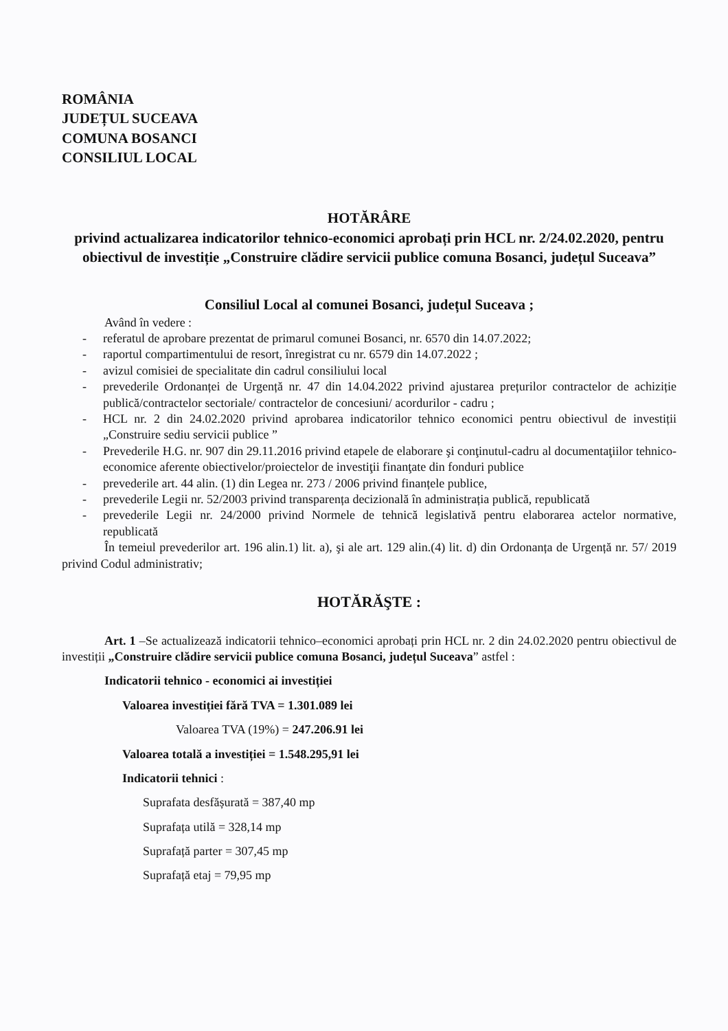ROMÂNIA
JUDEȚUL SUCEAVA
COMUNA BOSANCI
CONSILIUL LOCAL
HOTĂRÂRE
privind actualizarea indicatorilor tehnico-economici aprobați prin HCL nr. 2/24.02.2020, pentru obiectivul de investiție „Construire clădire servicii publice comuna Bosanci, județul Suceava”
Consiliul Local al comunei Bosanci, județul Suceava ;
Având în vedere :
- referatul de aprobare prezentat de primarul comunei Bosanci, nr. 6570 din 14.07.2022;
- raportul compartimentului de resort, înregistrat cu nr. 6579 din 14.07.2022 ;
- avizul comisiei de specialitate din cadrul consiliului local
- prevederile Ordonanței de Urgență nr. 47 din 14.04.2022 privind ajustarea prețurilor contractelor de achiziție publică/contractelor sectoriale/ contractelor de concesiuni/ acordurilor - cadru ;
- HCL nr. 2 din 24.02.2020 privind aprobarea indicatorilor tehnico economici pentru obiectivul de investiții „Construire sediu servicii publice ”
- Prevederile H.G. nr. 907 din 29.11.2016 privind etapele de elaborare şi conţinutul-cadru al documentaţiilor tehnico-economice aferente obiectivelor/proiectelor de investiţii finanţate din fonduri publice
- prevederile art. 44 alin. (1) din Legea nr. 273 / 2006 privind finanțele publice,
- prevederile Legii nr. 52/2003 privind transparența decizională în administrația publică, republicată
- prevederile Legii nr. 24/2000 privind Normele de tehnică legislativă pentru elaborarea actelor normative, republicată
În temeiul prevederilor art. 196 alin.1) lit. a), şi ale art. 129 alin.(4) lit. d) din Ordonanța de Urgență nr. 57/ 2019 privind Codul administrativ;
HOTĂRĂŞTE :
Art. 1 –Se actualizează indicatorii tehnico–economici aprobați prin HCL nr. 2 din 24.02.2020 pentru obiectivul de investiții „Construire clădire servicii publice comuna Bosanci, județul Suceava” astfel :
Indicatorii tehnico - economici ai investiției
Valoarea investiției fără TVA = 1.301.089 lei
Valoarea TVA (19%) = 247.206.91 lei
Valoarea totală a investiției = 1.548.295,91 lei
Indicatorii tehnici :
Suprafata desfășurată = 387,40 mp
Suprafața utilă = 328,14 mp
Suprafață parter = 307,45 mp
Suprafață etaj = 79,95 mp